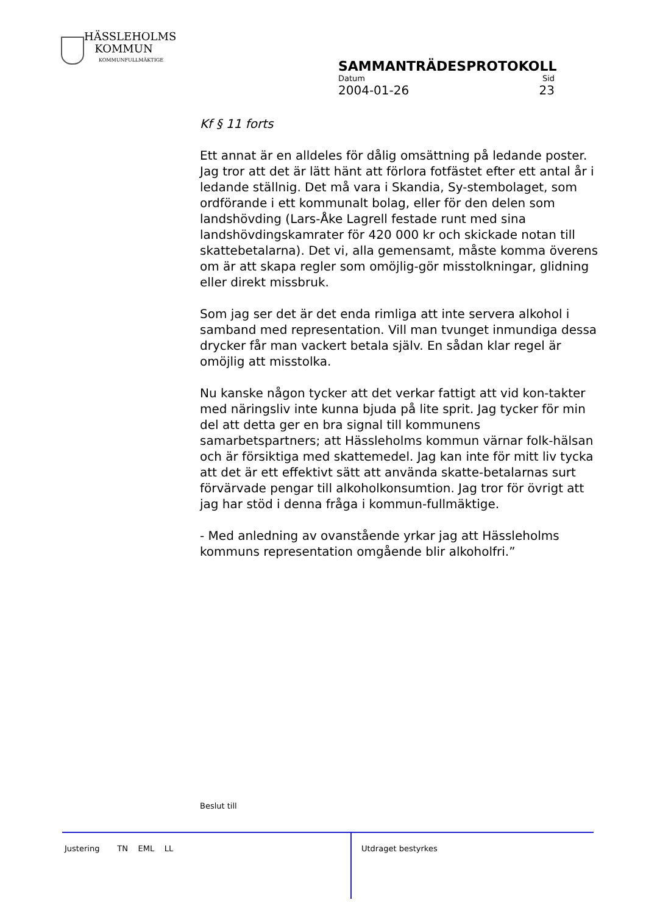HÄSSLEHOLMS
KOMMUN
KOMMUNFULLMÄKTIGE
SAMMANTRÄDESPROTOKOLL
Datum Sid
2004-01-26 23
Kf § 11 forts
Ett annat är en alldeles för dålig omsättning på ledande poster. Jag tror att det är lätt hänt att förlora fotfästet efter ett antal år i ledande ställnig. Det må vara i Skandia, Sy-stembolaget, som ordförande i ett kommunalt bolag, eller för den delen som landshövding (Lars-Åke Lagrell festade runt med sina landshövdingskamrater för 420 000 kr och skickade notan till skattebetalarna). Det vi, alla gemensamt, måste komma överens om är att skapa regler som omöjlig-gör misstolkningar, glidning eller direkt missbruk.
Som jag ser det är det enda rimliga att inte servera alkohol i samband med representation. Vill man tvunget inmundiga dessa drycker får man vackert betala själv. En sådan klar regel är omöjlig att misstolka.
Nu kanske någon tycker att det verkar fattigt att vid kon-takter med näringsliv inte kunna bjuda på lite sprit. Jag tycker för min del att detta ger en bra signal till kommunens samarbetspartners; att Hässleholms kommun värnar folk-hälsan och är försiktiga med skattemedel. Jag kan inte för mitt liv tycka att det är ett effektivt sätt att använda skatte-betalarnas surt förvärvade pengar till alkoholkonsumtion. Jag tror för övrigt att jag har stöd i denna fråga i kommun-fullmäktige.
- Med anledning av ovanstående yrkar jag att Hässleholms kommuns representation omgående blir alkoholfri.”
Beslut till
Justering TN EML LL
Utdraget bestyrkes